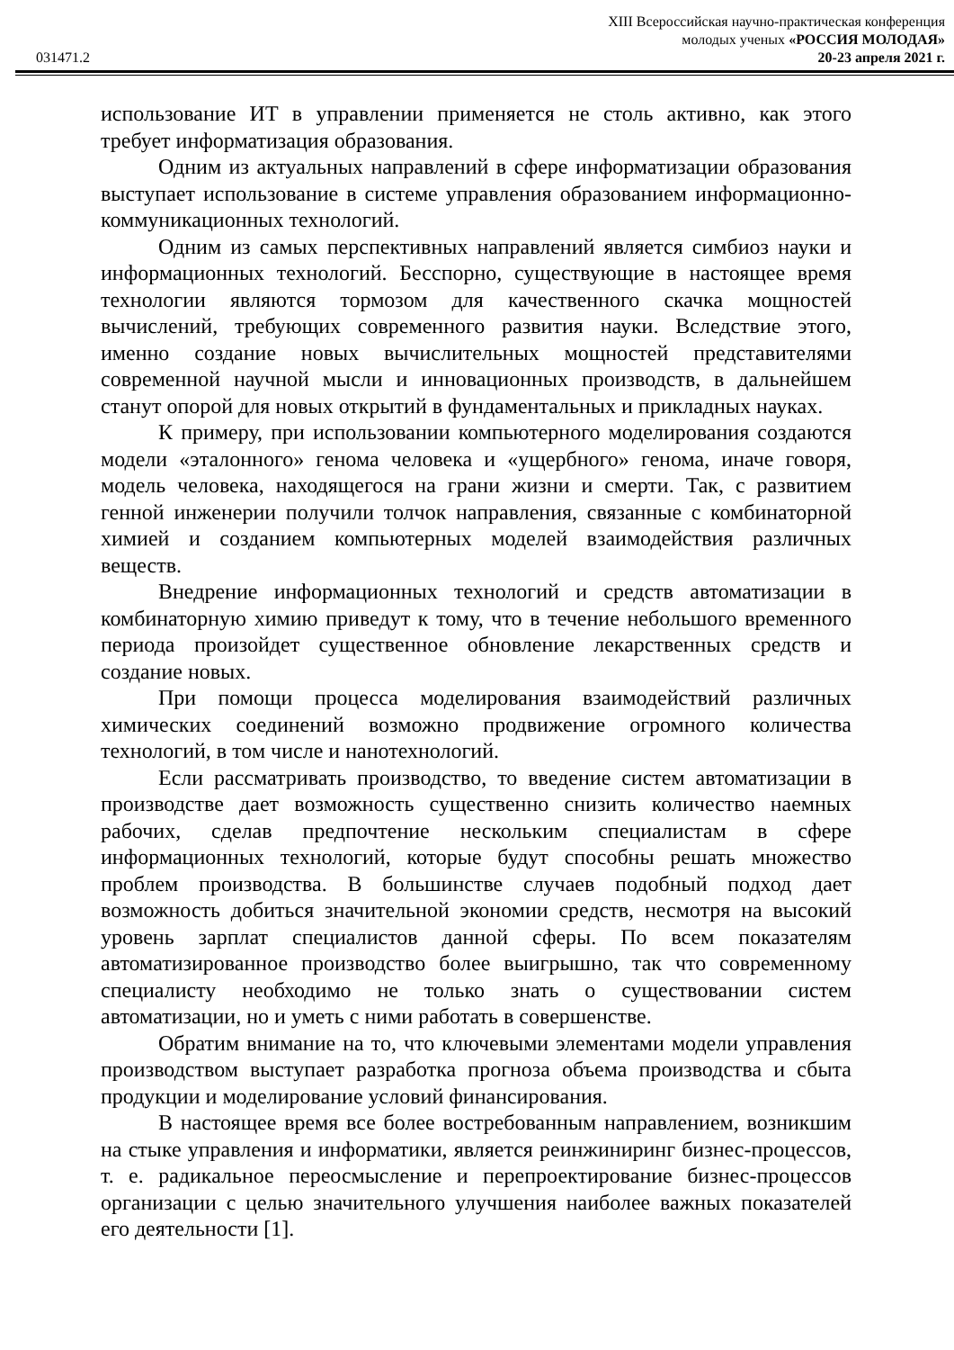XIII Всероссийская научно-практическая конференция
молодых ученых «РОССИЯ МОЛОДАЯ»
031471.2 20-23 апреля 2021 г.
использование ИТ в управлении применяется не столь активно, как этого требует информатизация образования.
Одним из актуальных направлений в сфере информатизации образования выступает использование в системе управления образованием информационно-коммуникационных технологий.
Одним из самых перспективных направлений является симбиоз науки и информационных технологий. Бесспорно, существующие в настоящее время технологии являются тормозом для качественного скачка мощностей вычислений, требующих современного развития науки. Вследствие этого, именно создание новых вычислительных мощностей представителями современной научной мысли и инновационных производств, в дальнейшем станут опорой для новых открытий в фундаментальных и прикладных науках.
К примеру, при использовании компьютерного моделирования создаются модели «эталонного» генома человека и «ущербного» генома, иначе говоря, модель человека, находящегося на грани жизни и смерти. Так, с развитием генной инженерии получили толчок направления, связанные с комбинаторной химией и созданием компьютерных моделей взаимодействия различных веществ.
Внедрение информационных технологий и средств автоматизации в комбинаторную химию приведут к тому, что в течение небольшого временного периода произойдет существенное обновление лекарственных средств и создание новых.
При помощи процесса моделирования взаимодействий различных химических соединений возможно продвижение огромного количества технологий, в том числе и нанотехнологий.
Если рассматривать производство, то введение систем автоматизации в производстве дает возможность существенно снизить количество наемных рабочих, сделав предпочтение нескольким специалистам в сфере информационных технологий, которые будут способны решать множество проблем производства. В большинстве случаев подобный подход дает возможность добиться значительной экономии средств, несмотря на высокий уровень зарплат специалистов данной сферы. По всем показателям автоматизированное производство более выигрышно, так что современному специалисту необходимо не только знать о существовании систем автоматизации, но и уметь с ними работать в совершенстве.
Обратим внимание на то, что ключевыми элементами модели управления производством выступает разработка прогноза объема производства и сбыта продукции и моделирование условий финансирования.
В настоящее время все более востребованным направлением, возникшим на стыке управления и информатики, является реинжиниринг бизнес-процессов, т. е. радикальное переосмысление и перепроектирование бизнес-процессов организации с целью значительного улучшения наиболее важных показателей его деятельности [1].